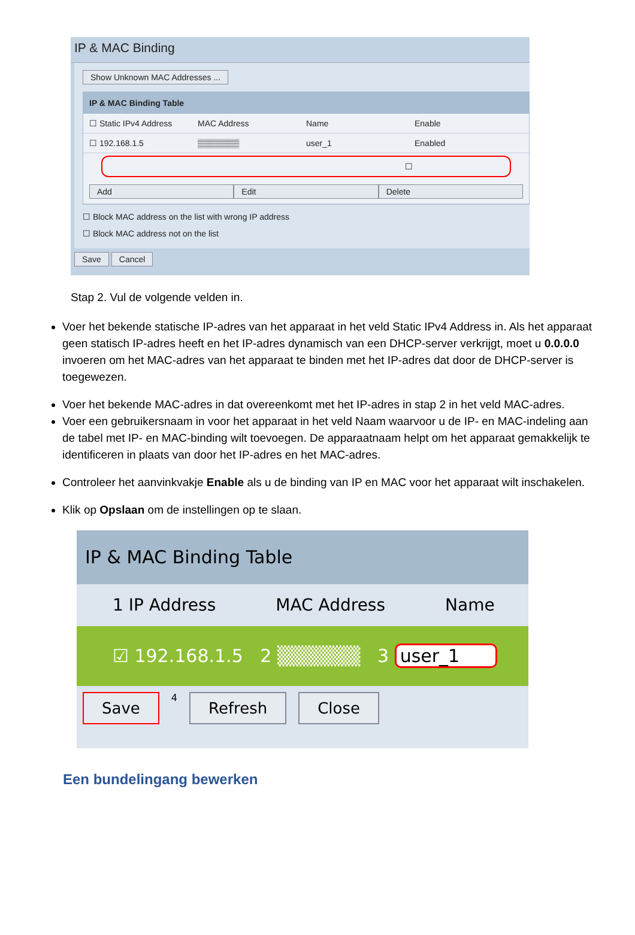IP & MAC Binding
Show Unknown MAC Addresses ...
IP & MAC Binding Table
☐ Static IPv4 Address MAC Address Name Enable
☐ 192.168.1.5 ▒▒▒▒▒▒▒ user_1 Enabled
☐
Add Edit Delete
☐ Block MAC address on the list with wrong IP address
☐ Block MAC address not on the list
Save Cancel
Stap 2. Vul de volgende velden in.
Voer het bekende statische IP-adres van het apparaat in het veld Static IPv4 Address in. Als het apparaat geen statisch IP-adres heeft en het IP-adres dynamisch van een DHCP-server verkrijgt, moet u 0.0.0.0 invoeren om het MAC-adres van het apparaat te binden met het IP-adres dat door de DHCP-server is toegewezen.
Voer het bekende MAC-adres in dat overeenkomt met het IP-adres in stap 2 in het veld MAC-adres.
Voer een gebruikersnaam in voor het apparaat in het veld Naam waarvoor u de IP- en MAC-indeling aan de tabel met IP- en MAC-binding wilt toevoegen. De apparaatnaam helpt om het apparaat gemakkelijk te identificeren in plaats van door het IP-adres en het MAC-adres.
Controleer het aanvinkvakje Enable als u de binding van IP en MAC voor het apparaat wilt inschakelen.
Klik op Opslaan om de instellingen op te slaan.
IP & MAC Binding Table
1 IP Address MAC Address Name
☑ 192.168.1.5 2 ▒▒▒▒▒▒ 3 user_1
Save 4 Refresh Close
Een bundelingang bewerken